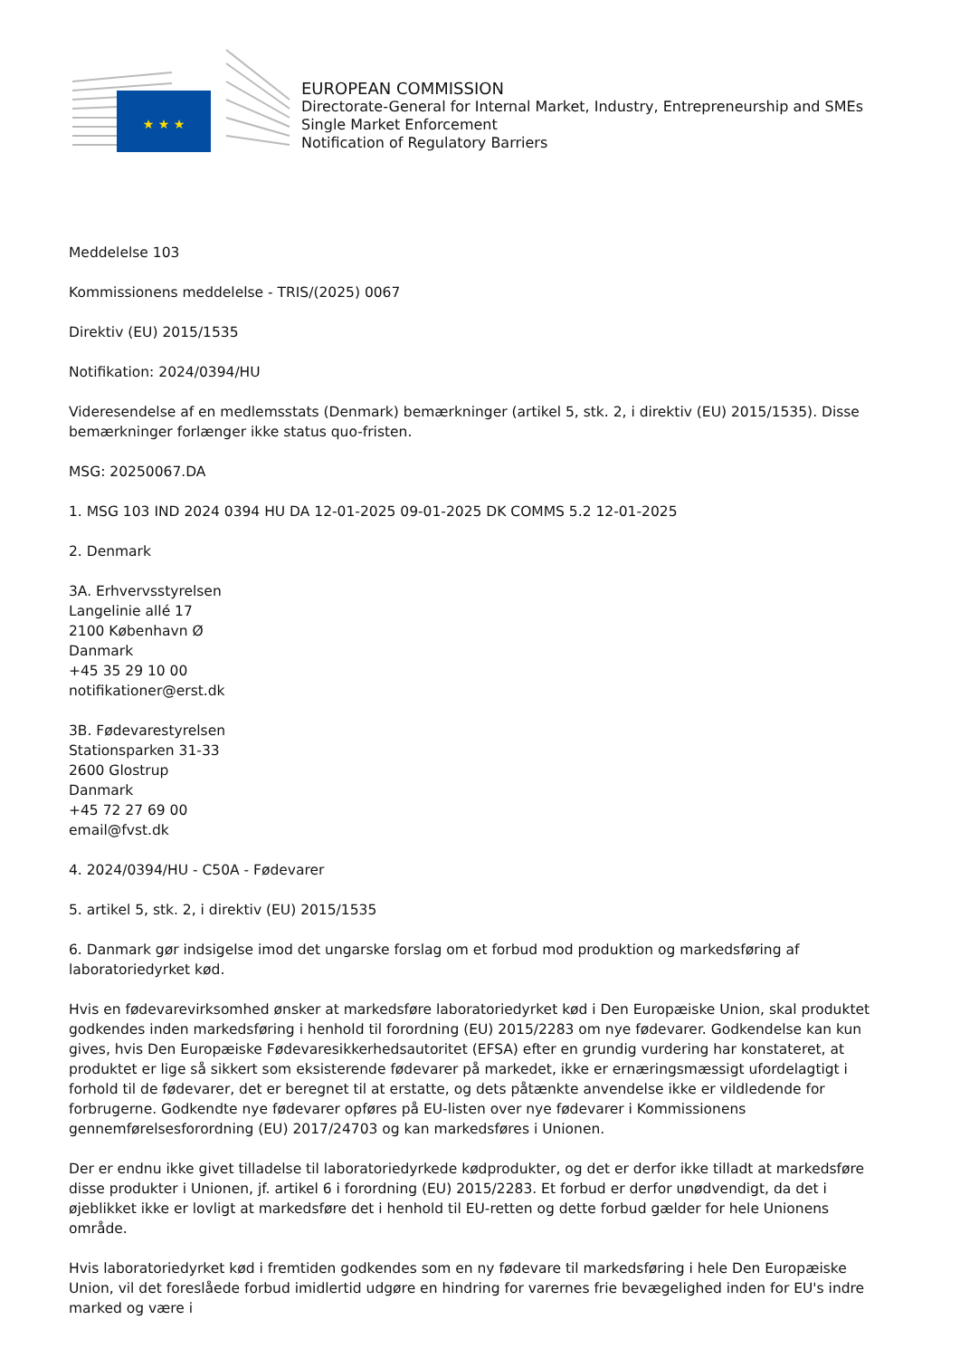★ ★ ★
EUROPEAN COMMISSION
Directorate-General for Internal Market, Industry, Entrepreneurship and SMEs
Single Market Enforcement
Notification of Regulatory Barriers
Meddelelse 103
Kommissionens meddelelse - TRIS/(2025) 0067
Direktiv (EU) 2015/1535
Notifikation: 2024/0394/HU
Videresendelse af en medlemsstats (Denmark) bemærkninger (artikel 5, stk. 2, i direktiv (EU) 2015/1535). Disse bemærkninger forlænger ikke status quo-fristen.
MSG: 20250067.DA
1. MSG 103 IND 2024 0394 HU DA 12-01-2025 09-01-2025 DK COMMS 5.2 12-01-2025
2. Denmark
3A. Erhvervsstyrelsen
Langelinie allé 17
2100 København Ø
Danmark
+45 35 29 10 00
notifikationer@erst.dk
3B. Fødevarestyrelsen
Stationsparken 31-33
2600 Glostrup
Danmark
+45 72 27 69 00
email@fvst.dk
4. 2024/0394/HU - C50A - Fødevarer
5. artikel 5, stk. 2, i direktiv (EU) 2015/1535
6. Danmark gør indsigelse imod det ungarske forslag om et forbud mod produktion og markedsføring af laboratoriedyrket kød.
Hvis en fødevarevirksomhed ønsker at markedsføre laboratoriedyrket kød i Den Europæiske Union, skal produktet godkendes inden markedsføring i henhold til forordning (EU) 2015/2283 om nye fødevarer. Godkendelse kan kun gives, hvis Den Europæiske Fødevaresikkerhedsautoritet (EFSA) efter en grundig vurdering har konstateret, at produktet er lige så sikkert som eksisterende fødevarer på markedet, ikke er ernæringsmæssigt ufordelagtigt i forhold til de fødevarer, det er beregnet til at erstatte, og dets påtænkte anvendelse ikke er vildledende for forbrugerne. Godkendte nye fødevarer opføres på EU-listen over nye fødevarer i Kommissionens gennemførelsesforordning (EU) 2017/24703 og kan markedsføres i Unionen.
Der er endnu ikke givet tilladelse til laboratoriedyrkede kødprodukter, og det er derfor ikke tilladt at markedsføre disse produkter i Unionen, jf. artikel 6 i forordning (EU) 2015/2283. Et forbud er derfor unødvendigt, da det i øjeblikket ikke er lovligt at markedsføre det i henhold til EU-retten og dette forbud gælder for hele Unionens område.
Hvis laboratoriedyrket kød i fremtiden godkendes som en ny fødevare til markedsføring i hele Den Europæiske Union, vil det foreslåede forbud imidlertid udgøre en hindring for varernes frie bevægelighed inden for EU's indre marked og være i